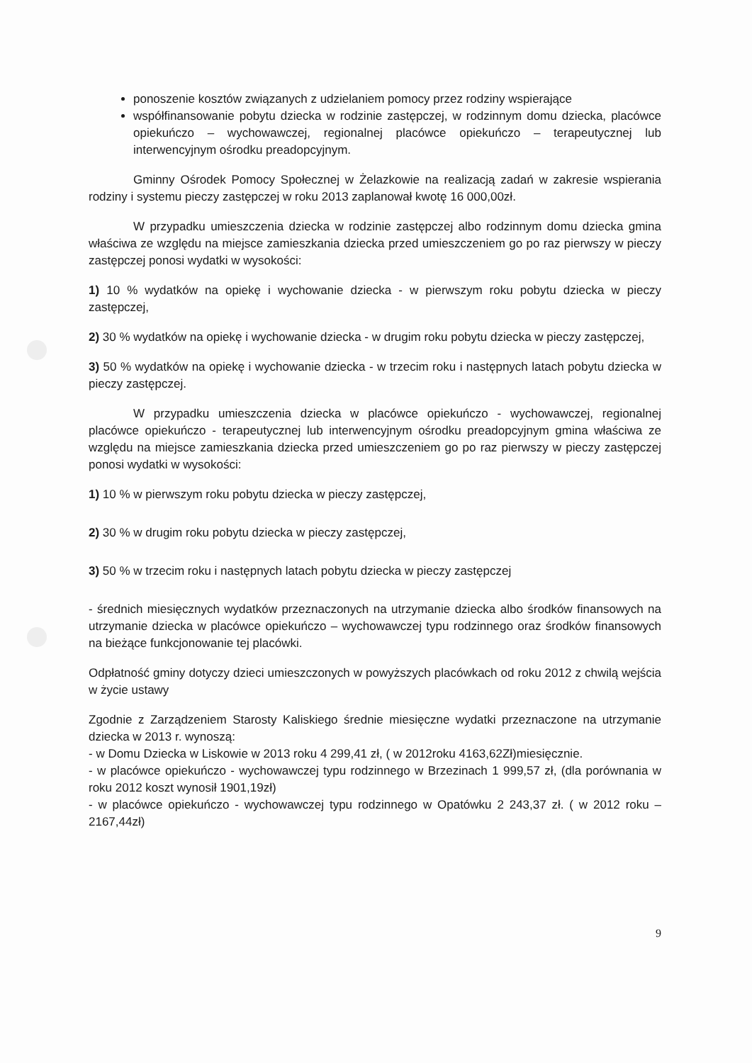ponoszenie kosztów związanych z udzielaniem pomocy przez rodziny wspierające
współfinansowanie pobytu dziecka w rodzinie zastępczej, w rodzinnym domu dziecka, placówce opiekuńczo – wychowawczej, regionalnej placówce opiekuńczo – terapeutycznej lub interwencyjnym ośrodku preadopcyjnym.
Gminny Ośrodek Pomocy Społecznej w Żelazkowie na realizacją zadań w zakresie wspierania rodziny i systemu pieczy zastępczej w roku 2013 zaplanował kwotę 16 000,00zł.
W przypadku umieszczenia dziecka w rodzinie zastępczej albo rodzinnym domu dziecka gmina właściwa ze względu na miejsce zamieszkania dziecka przed umieszczeniem go po raz pierwszy w pieczy zastępczej ponosi wydatki w wysokości:
1) 10 % wydatków na opiekę i wychowanie dziecka - w pierwszym roku pobytu dziecka w pieczy zastępczej,
2) 30 % wydatków na opiekę i wychowanie dziecka - w drugim roku pobytu dziecka w pieczy zastępczej,
3) 50 % wydatków na opiekę i wychowanie dziecka - w trzecim roku i następnych latach pobytu dziecka w pieczy zastępczej.
W przypadku umieszczenia dziecka w placówce opiekuńczo - wychowawczej, regionalnej placówce opiekuńczo - terapeutycznej lub interwencyjnym ośrodku preadopcyjnym gmina właściwa ze względu na miejsce zamieszkania dziecka przed umieszczeniem go po raz pierwszy w pieczy zastępczej ponosi wydatki w wysokości:
1) 10 % w pierwszym roku pobytu dziecka w pieczy zastępczej,
2) 30 % w drugim roku pobytu dziecka w pieczy zastępczej,
3) 50 % w trzecim roku i następnych latach pobytu dziecka w pieczy zastępczej
- średnich miesięcznych wydatków przeznaczonych na utrzymanie dziecka albo środków finansowych na utrzymanie dziecka w placówce opiekuńczo – wychowawczej typu rodzinnego oraz środków finansowych na bieżące funkcjonowanie tej placówki.
Odpłatność gminy dotyczy dzieci umieszczonych w powyższych placówkach od roku 2012 z chwilą wejścia w życie ustawy
Zgodnie z Zarządzeniem Starosty Kaliskiego średnie miesięczne wydatki przeznaczone na utrzymanie dziecka w 2013 r. wynoszą:
- w Domu Dziecka w Liskowie w 2013 roku 4 299,41 zł, ( w 2012roku 4163,62Zł)miesięcznie.
- w placówce opiekuńczo - wychowawczej typu rodzinnego w Brzezinach 1 999,57 zł, (dla porównania w roku 2012 koszt wynosił 1901,19zł)
- w placówce opiekuńczo - wychowawczej typu rodzinnego w Opatówku 2 243,37 zł. ( w 2012 roku – 2167,44zł)
9